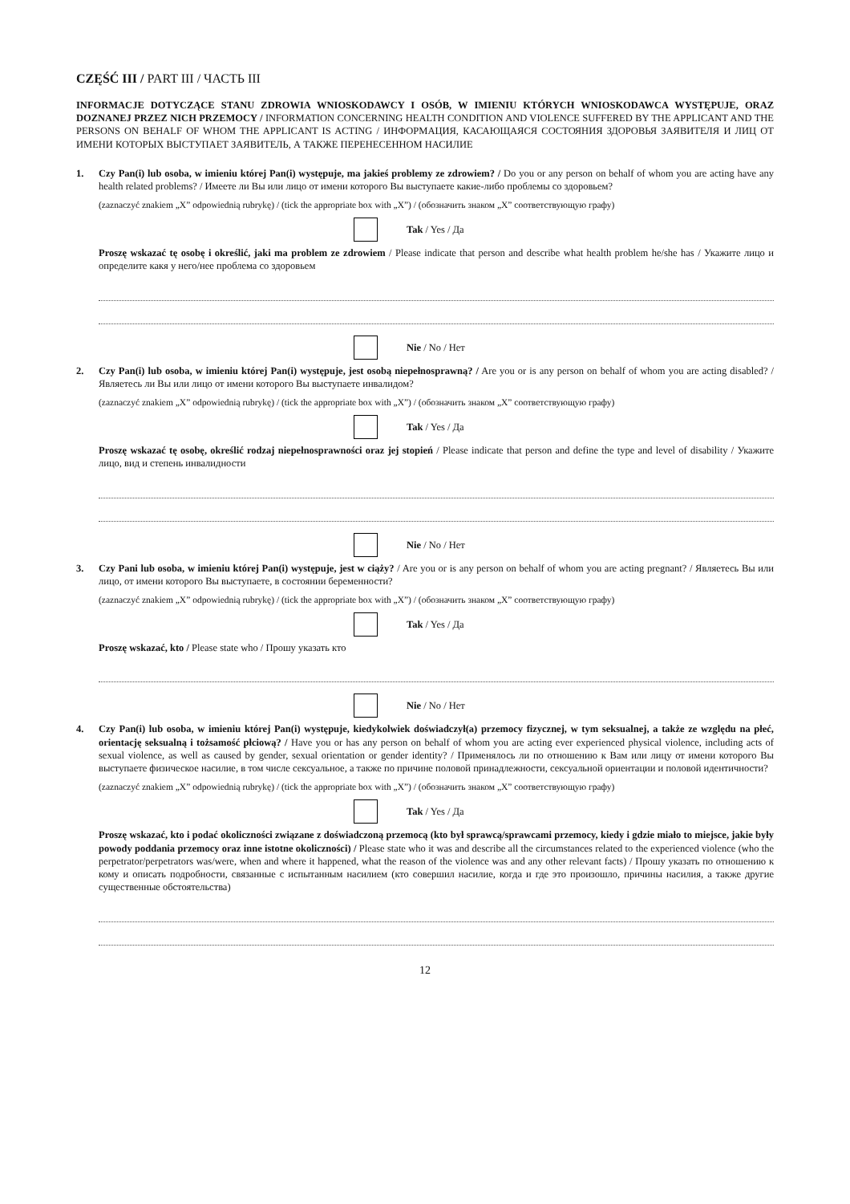CZĘŚĆ III / PART III / ЧАСТЬ III
INFORMACJE DOTYCZĄCE STANU ZDROWIA WNIOSKODAWCY I OSÓB, W IMIENIU KTÓRYCH WNIOSKODAWCA WYSTĘPUJE, ORAZ DOZNANEJ PRZEZ NICH PRZEMOCY / INFORMATION CONCERNING HEALTH CONDITION AND VIOLENCE SUFFERED BY THE APPLICANT AND THE PERSONS ON BEHALF OF WHOM THE APPLICANT IS ACTING / ИНФОРМАЦИЯ, КАСАЮЩАЯСЯ СОСТОЯНИЯ ЗДОРОВЬЯ ЗАЯВИТЕЛЯ И ЛИЦ ОТ ИМЕНИ КОТОРЫХ ВЫСТУПАЕТ ЗАЯВИТЕЛЬ, А ТАКЖЕ ПЕРЕНЕСЕННОМ НАСИЛИЕ
1. Czy Pan(i) lub osoba, w imieniu której Pan(i) występuje, ma jakieś problemy ze zdrowiem? / Do you or any person on behalf of whom you are acting have any health related problems? / Имеете ли Вы или лицо от имени которого Вы выступаете какие-либо проблемы со здоровьем?
(zaznaczyć znakiem „X” odpowiednią rubrykę) / (tick the appropriate box with „X”) / (обозначить знаком „X” соответствующую графу)
Tak / Yes / Да
Proszę wskazać tę osobę i określić, jaki ma problem ze zdrowiem / Please indicate that person and describe what health problem he/she has / Укажите лицо и определите какя у него/нее проблема со здоровьем
Nie / No / Нет
2. Czy Pan(i) lub osoba, w imieniu której Pan(i) występuje, jest osobą niepełnosprawną? / Are you or is any person on behalf of whom you are acting disabled? / Являетесь ли Вы или лицо от имени которого Вы выступаете инвалидом?
(zaznaczyć znakiem „X” odpowiednią rubrykę) / (tick the appropriate box with „X”) / (обозначить знаком „X” соответствующую графу)
Tak / Yes / Да
Proszę wskazać tę osobę, określić rodzaj niepełnosprawności oraz jej stopień / Please indicate that person and define the type and level of disability / Укажите лицо, вид и степень инвалидности
Nie / No / Нет
3. Czy Pani lub osoba, w imieniu której Pan(i) występuje, jest w ciąży? / Are you or is any person on behalf of whom you are acting pregnant? / Являетесь Вы или лицо, от имени которого Вы выступаете, в состоянии беременности?
(zaznaczyć znakiem „X” odpowiednią rubrykę) / (tick the appropriate box with „X”) / (обозначить знаком „X” соответствующую графу)
Tak / Yes / Да
Proszę wskazać, kto / Please state who / Прошу указать кто
Nie / No / Нет
4. Czy Pan(i) lub osoba, w imieniu której Pan(i) występuje, kiedykolwiek doświadczył(a) przemocy fizycznej, w tym seksualnej, a także ze względu na płeć, orientację seksualną i tożsamość płciową? / Have you or has any person on behalf of whom you are acting ever experienced physical violence, including acts of sexual violence, as well as caused by gender, sexual orientation or gender identity? / Применялось ли по отношению к Вам или лицу от имени которого Вы выступаете физическое насилие, в том числе сексуальное, а также по причине половой принадлежности, сексуальной ориентации и половой идентичности?
(zaznaczyć znakiem „X” odpowiednią rubrykę) / (tick the appropriate box with „X”) / (обозначить знаком „X” соответствующую графу)
Tak / Yes / Да
Proszę wskazać, kto i podać okoliczności związane z doświadczoną przemocą (kto był sprawcą/sprawcami przemocy, kiedy i gdzie miało to miejsce, jakie były powody poddania przemocy oraz inne istotne okoliczności) / Please state who it was and describe all the circumstances related to the experienced violence (who the perpetrator/perpetrators was/were, when and where it happened, what the reason of the violence was and any other relevant facts) / Прошу указать по отношению к кому и описать подробности, связанные с испытанным насилием (кто совершил насилие, когда и где это произошло, причины насилия, а также другие существенные обстоятельства)
12